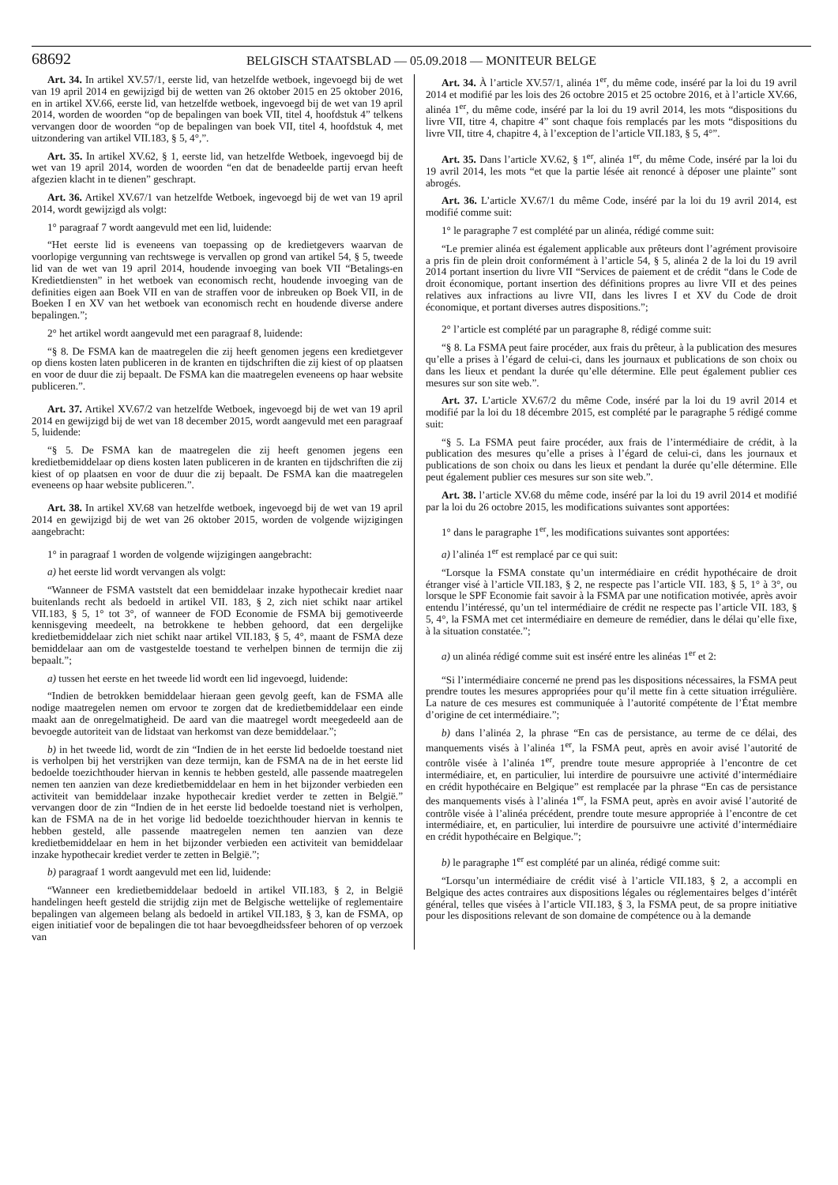68692
BELGISCH STAATSBLAD — 05.09.2018 — MONITEUR BELGE
Art. 34. In artikel XV.57/1, eerste lid, van hetzelfde wetboek, ingevoegd bij de wet van 19 april 2014 en gewijzigd bij de wetten van 26 oktober 2015 en 25 oktober 2016, en in artikel XV.66, eerste lid, van hetzelfde wetboek, ingevoegd bij de wet van 19 april 2014, worden de woorden “op de bepalingen van boek VII, titel 4, hoofdstuk 4” telkens vervangen door de woorden “op de bepalingen van boek VII, titel 4, hoofdstuk 4, met uitzondering van artikel VII.183, § 5, 4°,”.
Art. 35. In artikel XV.62, § 1, eerste lid, van hetzelfde Wetboek, ingevoegd bij de wet van 19 april 2014, worden de woorden “en dat de benadeelde partij ervan heeft afgezien klacht in te dienen” geschrapt.
Art. 36. Artikel XV.67/1 van hetzelfde Wetboek, ingevoegd bij de wet van 19 april 2014, wordt gewijzigd als volgt:
1° paragraaf 7 wordt aangevuld met een lid, luidende:
“Het eerste lid is eveneens van toepassing op de kredietgevers waarvan de voorlopige vergunning van rechtswege is vervallen op grond van artikel 54, § 5, tweede lid van de wet van 19 april 2014, houdende invoeging van boek VII “Betalings-en Kredietdiensten” in het wetboek van economisch recht, houdende invoeging van de definities eigen aan Boek VII en van de straffen voor de inbreuken op Boek VII, in de Boeken I en XV van het wetboek van economisch recht en houdende diverse andere bepalingen.”;
2° het artikel wordt aangevuld met een paragraaf 8, luidende:
“§ 8. De FSMA kan de maatregelen die zij heeft genomen jegens een kredietgever op diens kosten laten publiceren in de kranten en tijdschriften die zij kiest of op plaatsen en voor de duur die zij bepaalt. De FSMA kan die maatregelen eveneens op haar website publiceren.”.
Art. 37. Artikel XV.67/2 van hetzelfde Wetboek, ingevoegd bij de wet van 19 april 2014 en gewijzigd bij de wet van 18 december 2015, wordt aangevuld met een paragraaf 5, luidende:
“§ 5. De FSMA kan de maatregelen die zij heeft genomen jegens een kredietbemiddelaar op diens kosten laten publiceren in de kranten en tijdschriften die zij kiest of op plaatsen en voor de duur die zij bepaalt. De FSMA kan die maatregelen eveneens op haar website publiceren.”.
Art. 38. In artikel XV.68 van hetzelfde wetboek, ingevoegd bij de wet van 19 april 2014 en gewijzigd bij de wet van 26 oktober 2015, worden de volgende wijzigingen aangebracht:
1° in paragraaf 1 worden de volgende wijzigingen aangebracht:
a) het eerste lid wordt vervangen als volgt:
“Wanneer de FSMA vaststelt dat een bemiddelaar inzake hypothecair krediet naar buitenlands recht als bedoeld in artikel VII. 183, § 2, zich niet schikt naar artikel VII.183, § 5, 1° tot 3°, of wanneer de FOD Economie de FSMA bij gemotiveerde kennisgeving meedeelt, na betrokkene te hebben gehoord, dat een dergelijke kredietbemiddelaar zich niet schikt naar artikel VII.183, § 5, 4°, maant de FSMA deze bemiddelaar aan om de vastgestelde toestand te verhelpen binnen de termijn die zij bepaalt.”;
a) tussen het eerste en het tweede lid wordt een lid ingevoegd, luidende:
“Indien de betrokken bemiddelaar hieraan geen gevolg geeft, kan de FSMA alle nodige maatregelen nemen om ervoor te zorgen dat de kredietbemiddelaar een einde maakt aan de onregelmatigheid. De aard van die maatregel wordt meegedeeld aan de bevoegde autoriteit van de lidstaat van herkomst van deze bemiddelaar.”;
b) in het tweede lid, wordt de zin “Indien de in het eerste lid bedoelde toestand niet is verholpen bij het verstrijken van deze termijn, kan de FSMA na de in het eerste lid bedoelde toezichthouder hiervan in kennis te hebben gesteld, alle passende maatregelen nemen ten aanzien van deze kredietbemiddelaar en hem in het bijzonder verbieden een activiteit van bemiddelaar inzake hypothecair krediet verder te zetten in België.” vervangen door de zin “Indien de in het eerste lid bedoelde toestand niet is verholpen, kan de FSMA na de in het vorige lid bedoelde toezichthouder hiervan in kennis te hebben gesteld, alle passende maatregelen nemen ten aanzien van deze kredietbemiddelaar en hem in het bijzonder verbieden een activiteit van bemiddelaar inzake hypothecair krediet verder te zetten in België.”;
b) paragraaf 1 wordt aangevuld met een lid, luidende:
“Wanneer een kredietbemiddelaar bedoeld in artikel VII.183, § 2, in België handelingen heeft gesteld die strijdig zijn met de Belgische wettelijke of reglementaire bepalingen van algemeen belang als bedoeld in artikel VII.183, § 3, kan de FSMA, op eigen initiatief voor de bepalingen die tot haar bevoegdheidssfeer behoren of op verzoek van
Art. 34. À l’article XV.57/1, alinéa 1<sup>er</sup>, du même code, inséré par la loi du 19 avril 2014 et modifié par les lois des 26 octobre 2015 et 25 octobre 2016, et à l’article XV.66, alinéa 1<sup>er</sup>, du même code, inséré par la loi du 19 avril 2014, les mots “dispositions du livre VII, titre 4, chapitre 4” sont chaque fois remplacés par les mots “dispositions du livre VII, titre 4, chapitre 4, à l’exception de l’article VII.183, § 5, 4°”.
Art. 35. Dans l’article XV.62, § 1<sup>er</sup>, alinéa 1<sup>er</sup>, du même Code, inséré par la loi du 19 avril 2014, les mots “et que la partie lésée ait renoncé à déposer une plainte” sont abrogés.
Art. 36. L’article XV.67/1 du même Code, inséré par la loi du 19 avril 2014, est modifié comme suit:
1° le paragraphe 7 est complété par un alinéa, rédigé comme suit:
“Le premier alinéa est également applicable aux prêteurs dont l’agrément provisoire a pris fin de plein droit conformément à l’article 54, § 5, alinéa 2 de la loi du 19 avril 2014 portant insertion du livre VII “Services de paiement et de crédit “dans le Code de droit économique, portant insertion des définitions propres au livre VII et des peines relatives aux infractions au livre VII, dans les livres I et XV du Code de droit économique, et portant diverses autres dispositions.”;
2° l’article est complété par un paragraphe 8, rédigé comme suit:
“§ 8. La FSMA peut faire procéder, aux frais du prêteur, à la publication des mesures qu’elle a prises à l’égard de celui-ci, dans les journaux et publications de son choix ou dans les lieux et pendant la durée qu’elle détermine. Elle peut également publier ces mesures sur son site web.”.
Art. 37. L’article XV.67/2 du même Code, inséré par la loi du 19 avril 2014 et modifié par la loi du 18 décembre 2015, est complété par le paragraphe 5 rédigé comme suit:
“§ 5. La FSMA peut faire procéder, aux frais de l’intermédiaire de crédit, à la publication des mesures qu’elle a prises à l’égard de celui-ci, dans les journaux et publications de son choix ou dans les lieux et pendant la durée qu’elle détermine. Elle peut également publier ces mesures sur son site web.”.
Art. 38. l’article XV.68 du même code, inséré par la loi du 19 avril 2014 et modifié par la loi du 26 octobre 2015, les modifications suivantes sont apportées:
1° dans le paragraphe 1<sup>er</sup>, les modifications suivantes sont apportées:
a) l’alinéa 1<sup>er</sup> est remplacé par ce qui suit:
“Lorsque la FSMA constate qu’un intermédiaire en crédit hypothécaire de droit étranger visé à l’article VII.183, § 2, ne respecte pas l’article VII. 183, § 5, 1° à 3°, ou lorsque le SPF Economie fait savoir à la FSMA par une notification motivée, après avoir entendu l’intéressé, qu’un tel intermédiaire de crédit ne respecte pas l’article VII. 183, § 5, 4°, la FSMA met cet intermédiaire en demeure de remédier, dans le délai qu’elle fixe, à la situation constatée.”;
a) un alinéa rédigé comme suit est inséré entre les alinéas 1<sup>er</sup> et 2:
“Si l’intermédiaire concerné ne prend pas les dispositions nécessaires, la FSMA peut prendre toutes les mesures appropriées pour qu’il mette fin à cette situation irrégulière. La nature de ces mesures est communiquée à l’autorité compétente de l’État membre d’origine de cet intermédiaire.”;
b) dans l’alinéa 2, la phrase “En cas de persistance, au terme de ce délai, des manquements visés à l’alinéa 1<sup>er</sup>, la FSMA peut, après en avoir avisé l’autorité de contrôle visée à l’alinéa 1<sup>er</sup>, prendre toute mesure appropriée à l’encontre de cet intermédiaire, et, en particulier, lui interdire de poursuivre une activité d’intermédiaire en crédit hypothécaire en Belgique” est remplacée par la phrase “En cas de persistance des manquements visés à l’alinéa 1<sup>er</sup>, la FSMA peut, après en avoir avisé l’autorité de contrôle visée à l’alinéa précédent, prendre toute mesure appropriée à l’encontre de cet intermédiaire, et, en particulier, lui interdire de poursuivre une activité d’intermédiaire en crédit hypothécaire en Belgique.”;
b) le paragraphe 1<sup>er</sup> est complété par un alinéa, rédigé comme suit:
“Lorsqu’un intermédiaire de crédit visé à l’article VII.183, § 2, a accompli en Belgique des actes contraires aux dispositions légales ou réglementaires belges d’intérêt général, telles que visées à l’article VII.183, § 3, la FSMA peut, de sa propre initiative pour les dispositions relevant de son domaine de compétence ou à la demande